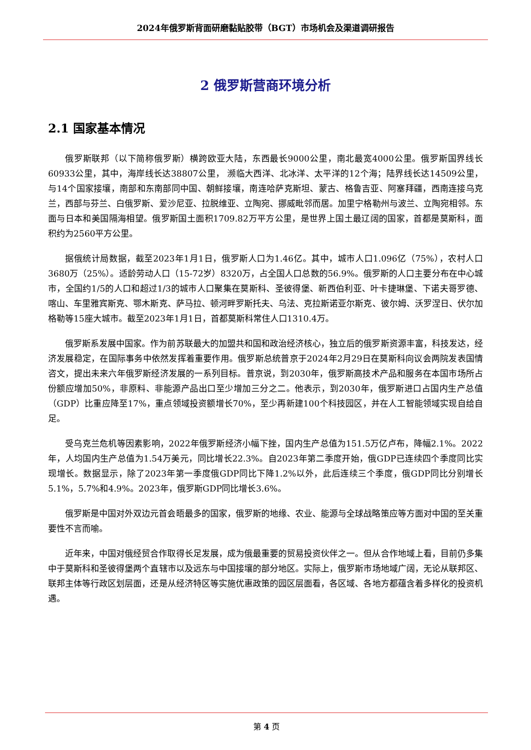2024年俄罗斯背面研磨黏贴胶带（BGT）市场机会及渠道调研报告
2 俄罗斯营商环境分析
2.1 国家基本情况
俄罗斯联邦（以下简称俄罗斯）横跨欧亚大陆，东西最长9000公里，南北最宽4000公里。俄罗斯国界线长60933公里，其中，海岸线长达38807公里， 濒临大西洋、北冰洋、太平洋的12个海；陆界线长达14509公里，与14个国家接壤，南部和东南部同中国、朝鲜接壤，南连哈萨克斯坦、蒙古、格鲁吉亚、阿塞拜疆，西南连接乌克兰，西部与芬兰、白俄罗斯、爱沙尼亚、拉脱维亚、立陶宛、挪威毗邻而居。加里宁格勒州与波兰、立陶宛相邻。东面与日本和美国隔海相望。俄罗斯国土面积1709.82万平方公里，是世界上国土最辽阔的国家，首都是莫斯科，面积约为2560平方公里。
据俄统计局数据，截至2023年1月1日，俄罗斯人口为1.46亿。其中，城市人口1.096亿（75%），农村人口3680万（25%）。适龄劳动人口（15-72岁）8320万，占全国人口总数的56.9%。俄罗斯的人口主要分布在中心城市，全国约1/5的人口和超过1/3的城市人口聚集在莫斯科、圣彼得堡、新西伯利亚、叶卡捷琳堡、下诺夫哥罗德、喀山、车里雅宾斯克、鄂木斯克、萨马拉、顿河畔罗斯托夫、乌法、克拉斯诺亚尔斯克、彼尔姆、沃罗涅日、伏尔加格勒等15座大城市。截至2023年1月1日，首都莫斯科常住人口1310.4万。
俄罗斯系发展中国家。作为前苏联最大的加盟共和国和政治经济核心，独立后的俄罗斯资源丰富，科技发达，经济发展稳定，在国际事务中依然发挥着重要作用。俄罗斯总统普京于2024年2月29日在莫斯科向议会两院发表国情咨文，提出未来六年俄罗斯经济发展的一系列目标。普京说，到2030年，俄罗斯高技术产品和服务在本国市场所占份额应增加50%，非原料、非能源产品出口至少增加三分之二。他表示，到2030年，俄罗斯进口占国内生产总值（GDP）比重应降至17%，重点领域投资额增长70%，至少再新建100个科技园区，并在人工智能领域实现自给自足。
受乌克兰危机等因素影响，2022年俄罗斯经济小幅下挫，国内生产总值为151.5万亿卢布，降幅2.1%。2022年，人均国内生产总值为1.54万美元，同比增长22.3%。自2023年第二季度开始，俄GDP已连续四个季度同比实现增长。数据显示，除了2023年第一季度俄GDP同比下降1.2%以外，此后连续三个季度，俄GDP同比分别增长5.1%，5.7%和4.9%。2023年，俄罗斯GDP同比增长3.6%。
俄罗斯是中国对外双边元首会晤最多的国家，俄罗斯的地缘、农业、能源与全球战略策应等方面对中国的至关重要性不言而喻。
近年来，中国对俄经贸合作取得长足发展，成为俄最重要的贸易投资伙伴之一。但从合作地域上看，目前仍多集中于莫斯科和圣彼得堡两个直辖市以及远东与中国接壤的部分地区。实际上，俄罗斯市场地域广阔，无论从联邦区、联邦主体等行政区划层面，还是从经济特区等实施优惠政策的园区层面看，各区域、各地方都蕴含着多样化的投资机遇。
第 4 页